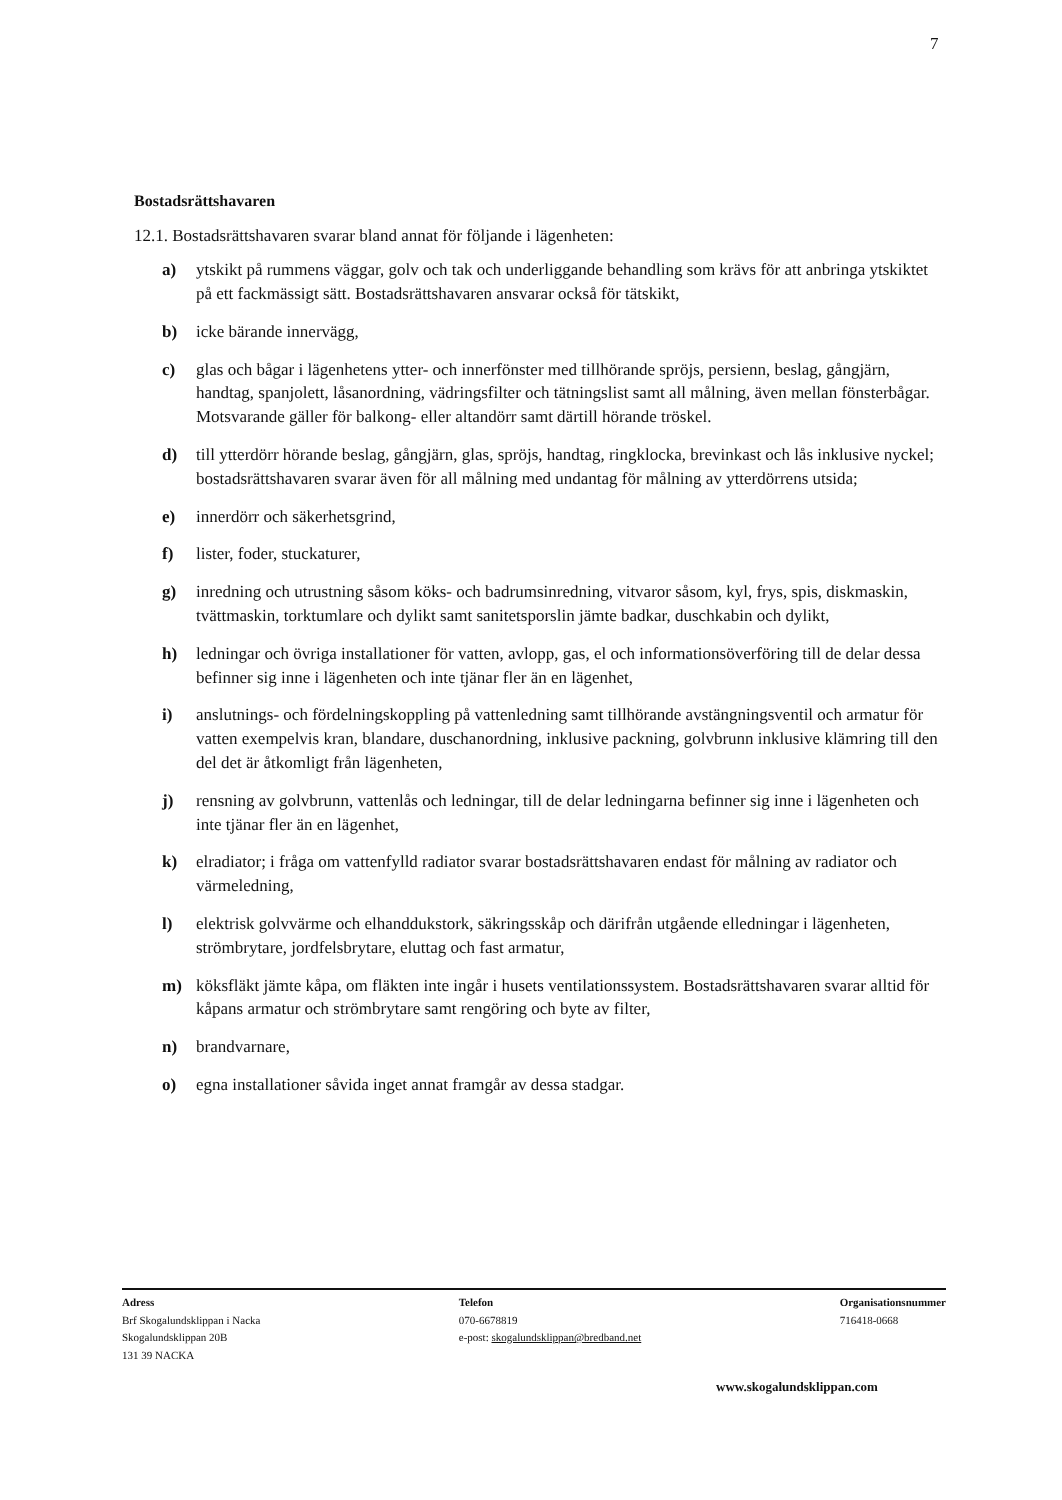7
Bostadsrättshavaren
12.1. Bostadsrättshavaren svarar bland annat för följande i lägenheten:
a) ytskikt på rummens väggar, golv och tak och underliggande behandling som krävs för att anbringa ytskiktet på ett fackmässigt sätt. Bostadsrättshavaren ansvarar också för tätskikt,
b) icke bärande innervägg,
c) glas och bågar i lägenhetens ytter- och innerfönster med tillhörande spröjs, persienn, beslag, gångjärn, handtag, spanjolett, låsanordning, vädringsfilter och tätningslist samt all målning, även mellan fönsterbågar. Motsvarande gäller för balkong- eller altandörr samt därtill hörande tröskel.
d) till ytterdörr hörande beslag, gångjärn, glas, spröjs, handtag, ringklocka, brevinkast och lås inklusive nyckel; bostadsrättshavaren svarar även för all målning med undantag för målning av ytterdörrens utsida;
e) innerdörr och säkerhetsgrind,
f) lister, foder, stuckaturer,
g) inredning och utrustning såsom köks- och badrumsinredning, vitvaror såsom, kyl, frys, spis, diskmaskin, tvättmaskin, torktumlare och dylikt samt sanitetsporslin jämte badkar, duschkabin och dylikt,
h) ledningar och övriga installationer för vatten, avlopp, gas, el och informationsöverföring till de delar dessa befinner sig inne i lägenheten och inte tjänar fler än en lägenhet,
i) anslutnings- och fördelningskoppling på vattenledning samt tillhörande avstängningsventil och armatur för vatten exempelvis kran, blandare, duschanordning, inklusive packning, golvbrunn inklusive klämring till den del det är åtkomligt från lägenheten,
j) rensning av golvbrunn, vattenlås och ledningar, till de delar ledningarna befinner sig inne i lägenheten och inte tjänar fler än en lägenhet,
k) elradiator; i fråga om vattenfylld radiator svarar bostadsrättshavaren endast för målning av radiator och värmeledning,
l) elektrisk golvvärme och elhanddukstork, säkringsskåp och därifrån utgående elledningar i lägenheten, strömbrytare, jordfelsbrytare, eluttag och fast armatur,
m) köksfläkt jämte kåpa, om fläkten inte ingår i husets ventilationssystem. Bostadsrättshavaren svarar alltid för kåpans armatur och strömbrytare samt rengöring och byte av filter,
n) brandvarnare,
o) egna installationer såvida inget annat framgår av dessa stadgar.
Adress
Brf Skogalundsklippan i Nacka
Skogalundsklippan 20B
131 39 NACKA
Telefon
070-6678819
e-post: skogalundsklippan@bredband.net
Organisationsnummer
716418-0668
www.skogalundsklippan.com